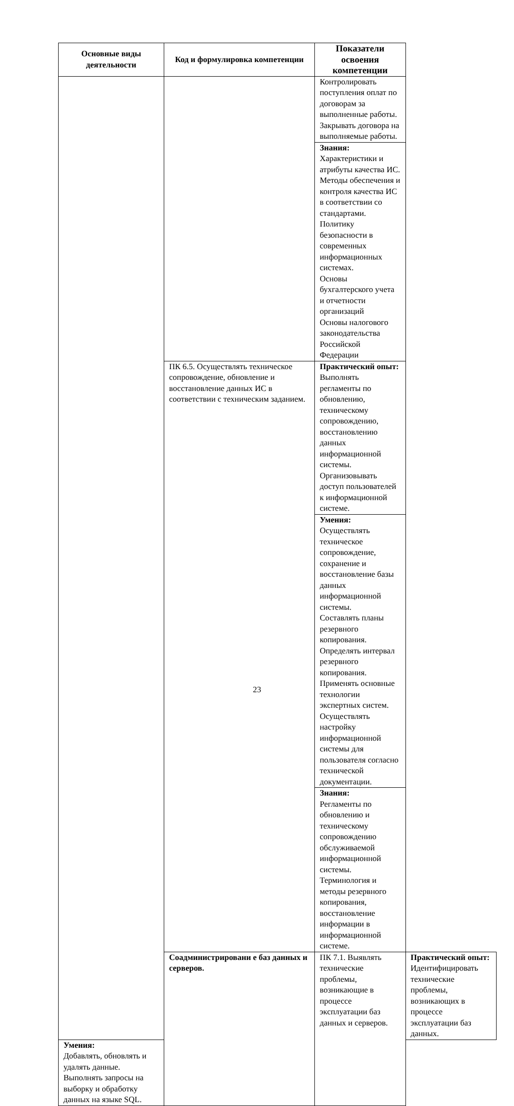| Основные виды деятельности | Код и формулировка компетенции | Показатели освоения компетенции | |
| --- | --- | --- | --- |
| | | Контролировать поступления оплат по договорам за выполненные работы. Закрывать договора на выполняемые работы. | |
| | | Знания: Характеристики и атрибуты качества ИС. Методы обеспечения и контроля качества ИС в соответствии со стандартами. Политику безопасности в современных информационных системах. Основы бухгалтерского учета и отчетности организаций Основы налогового законодательства Российской Федерации | |
| | ПК 6.5. Осуществлять техническое сопровождение, обновление и восстановление данных ИС в соответствии с техническим заданием. | Практический опыт: Выполнять регламенты по обновлению, техническому сопровождению, восстановлению данных информационной системы. Организовывать доступ пользователей к информационной системе. | |
| | | Умения: Осуществлять техническое сопровождение, сохранение и восстановление базы данных информационной системы. Составлять планы резервного копирования. Определять интервал резервного копирования. Применять основные технологии экспертных систем. Осуществлять настройку информационной системы для пользователя согласно технической документации. | |
| | | Знания: Регламенты по обновлению и техническому сопровождению обслуживаемой информационной системы. Терминология и методы резервного копирования, восстановление информации в информационной системе. | |
| | Соадминистрировани е баз данных и серверов. | ПК 7.1. Выявлять технические проблемы, возникающие в процессе эксплуатации баз данных и серверов. | Практический опыт: Идентифицировать технические проблемы, возникающих в процессе эксплуатации баз данных. |
| Умения: Добавлять, обновлять и удалять данные. Выполнять запросы на выборку и обработку данных на языке SQL. | | | |
23